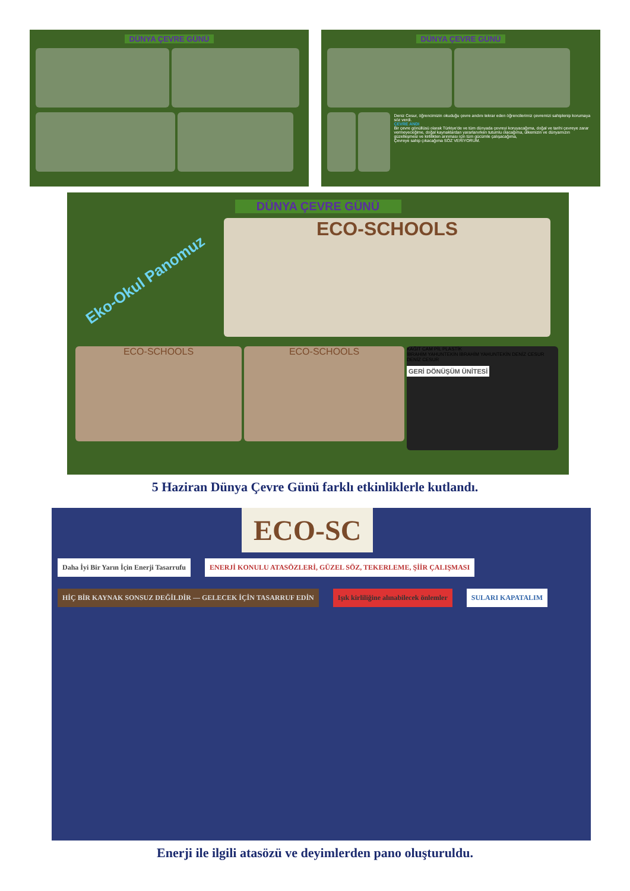DÜNYA ÇEVRE GÜNÜ DÜNYA ÇEVRE GÜNÜ
Deniz Cesur, öğrencimizin okuduğu çevre andını tekrar eden öğrencilerimiz çevremizi sahiplenip korumaya söz verdi.
ÇEVRE ANDI
Bir çevre gönüllüsü olarak Türkiye'de ve tüm dünyada çevreyi koruyacağıma, doğal ve tarihi çevreye zarar vermeyeceğime, doğal kaynaklardan yararlanırken tutumlu olacağıma, ülkemizin ve dünyamızın güzelleşmesi ve kirlilikten arınması için tüm gücümle çalışacağıma,
Çevreye sahip çıkacağıma SÖZ VERİYORUM.
DÜNYA ÇEVRE GÜNÜ
Eko-Okul Panomuz
ECO-SCHOOLS
ECO-SCHOOLS ECO-SCHOOLS
KAĞIT CAM PİL PLASTİK
İBRAHİM YAHUNTEKİN İBRAHİM YAHUNTEKİN DENİZ CESUR DENİZ CESUR
GERİ DÖNÜŞÜM ÜNİTESİ
5 Haziran Dünya Çevre Günü farklı etkinliklerle kutlandı.
ECO-SC
Daha İyi Bir Yarın İçin Enerji Tasarrufu
ENERJİ KONULU ATASÖZLERİ, GÜZEL SÖZ, TEKERLEME, ŞİİR ÇALIŞMASI
HİÇ BİR KAYNAK SONSUZ DEĞİLDİR — GELECEK İÇİN TASARRUF EDİN
Işık kirliliğine alınabilecek önlemler
SULARI KAPATALIM
Enerji ile ilgili atasözü ve deyimlerden pano oluşturuldu.